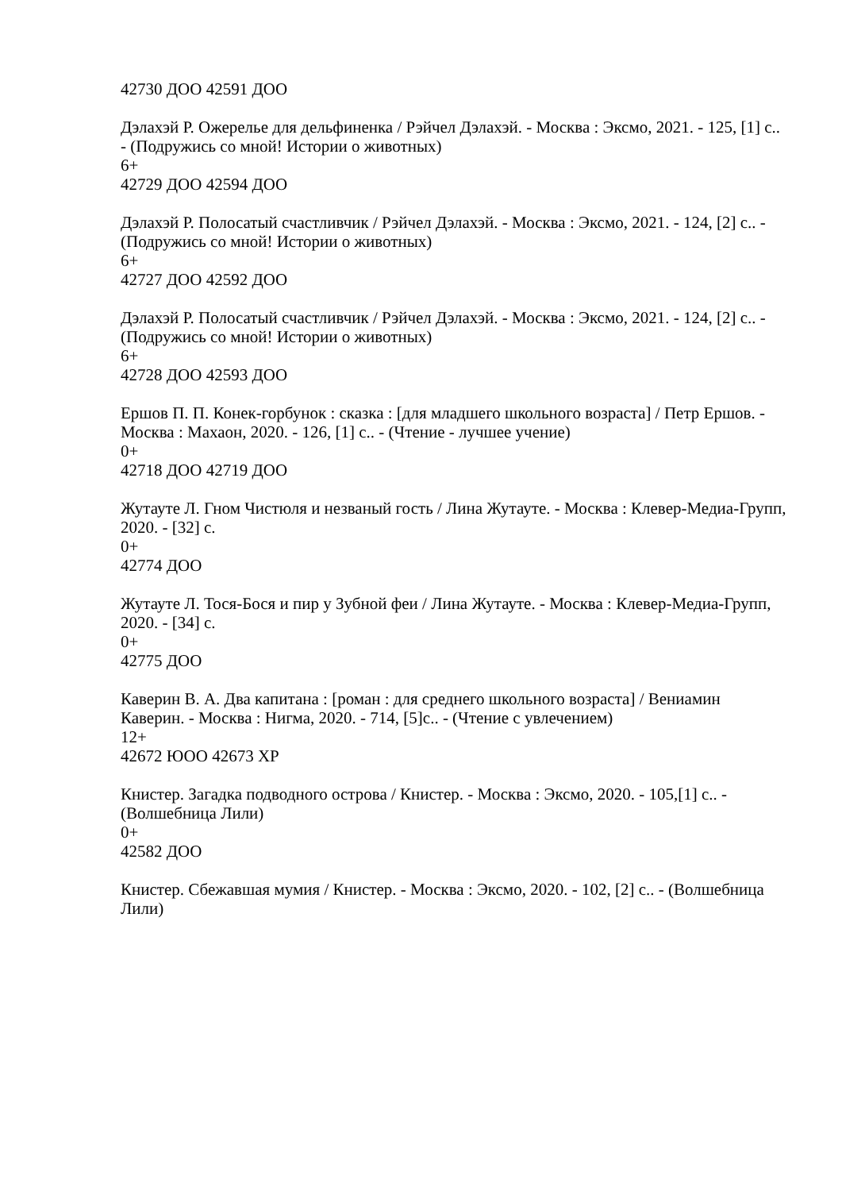42730 ДОО 42591 ДОО
Дэлахэй Р. Ожерелье для дельфиненка / Рэйчел Дэлахэй. - Москва : Эксмо, 2021. - 125, [1] с.. - (Подружись со мной! Истории о животных)
6+
42729 ДОО 42594 ДОО
Дэлахэй Р. Полосатый счастливчик / Рэйчел Дэлахэй. - Москва : Эксмо, 2021. - 124, [2] с.. - (Подружись со мной! Истории о животных)
6+
42727 ДОО 42592 ДОО
Дэлахэй Р. Полосатый счастливчик / Рэйчел Дэлахэй. - Москва : Эксмо, 2021. - 124, [2] с.. - (Подружись со мной! Истории о животных)
6+
42728 ДОО 42593 ДОО
Ершов П. П. Конек-горбунок : сказка : [для младшего школьного возраста] / Петр Ершов. - Москва : Махаон, 2020. - 126, [1] с.. - (Чтение - лучшее учение)
0+
42718 ДОО 42719 ДОО
Жутауте Л. Гном Чистюля и незваный гость / Лина Жутауте. - Москва : Клевер-Медиа-Групп, 2020. - [32] с.
0+
42774 ДОО
Жутауте Л. Тося-Бося и пир у Зубной феи / Лина Жутауте. - Москва : Клевер-Медиа-Групп, 2020. - [34] с.
0+
42775 ДОО
Каверин В. А. Два капитана : [роман : для среднего школьного возраста] / Вениамин Каверин. - Москва : Нигма, 2020. - 714, [5]с.. - (Чтение с увлечением)
12+
42672 ЮОО 42673 ХР
Книстер. Загадка подводного острова / Книстер. - Москва : Эксмо, 2020. - 105,[1] с.. - (Волшебница Лили)
0+
42582 ДОО
Книстер. Сбежавшая мумия / Книстер. - Москва : Эксмо, 2020. - 102, [2] с.. - (Волшебница Лили)